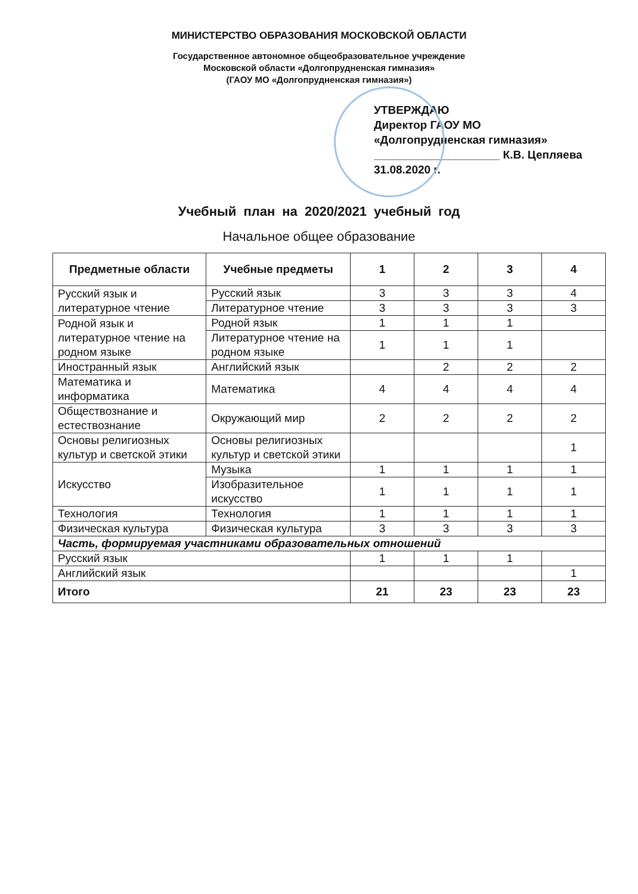МИНИСТЕРСТВО ОБРАЗОВАНИЯ МОСКОВСКОЙ ОБЛАСТИ
Государственное автономное общеобразовательное учреждение
Московской области «Долгопрудненская гимназия»
(ГАОУ МО «Долгопрудненская гимназия»)
УТВЕРЖДАЮ
Директор ГАОУ МО
«Долгопрудненская гимназия»
____________________ К.В. Цепляева
31.08.2020 г.
Учебный план на 2020/2021 учебный год
Начальное общее образование
| Предметные области | Учебные предметы | 1 | 2 | 3 | 4 |
| --- | --- | --- | --- | --- | --- |
| Русский язык и литературное чтение | Русский язык | 3 | 3 | 3 | 4 |
| | Литературное чтение | 3 | 3 | 3 | 3 |
| Родной язык и литературное чтение на родном языке | Родной язык | 1 | 1 | 1 | |
| | Литературное чтение на родном языке | 1 | 1 | 1 | |
| Иностранный язык | Английский язык | | 2 | 2 | 2 |
| Математика и информатика | Математика | 4 | 4 | 4 | 4 |
| Обществознание и естествознание | Окружающий мир | 2 | 2 | 2 | 2 |
| Основы религиозных культур и светской этики | Основы религиозных культур и светской этики | | | | 1 |
| Искусство | Музыка | 1 | 1 | 1 | 1 |
| | Изобразительное искусство | 1 | 1 | 1 | 1 |
| Технология | Технология | 1 | 1 | 1 | 1 |
| Физическая культура | Физическая культура | 3 | 3 | 3 | 3 |
| Часть, формируемая участниками образовательных отношений | | | | | |
| Русский язык | | 1 | 1 | 1 | |
| Английский язык | | | | | 1 |
| Итого | | 21 | 23 | 23 | 23 |